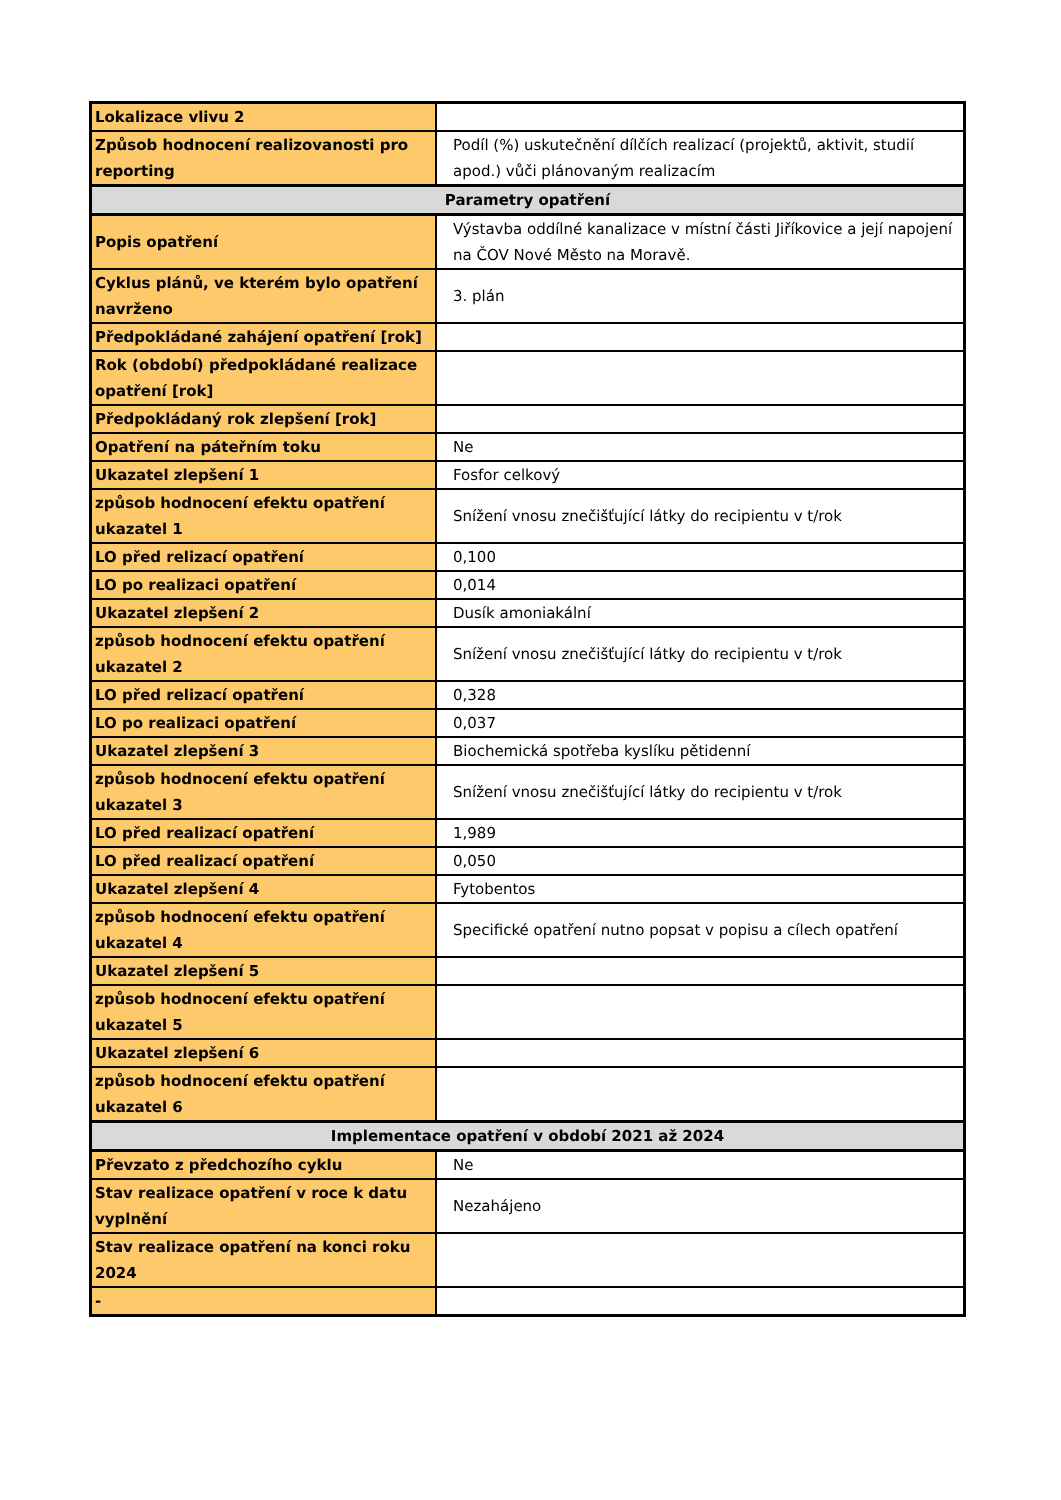| Lokalizace vlivu 2 | |
| Způsob hodnocení realizovanosti pro reporting | Podíl (%) uskutečnění dílčích realizací (projektů, aktivit, studií apod.) vůči plánovaným realizacím |
| Parametry opatření | |
| Popis opatření | Výstavba oddílné kanalizace v místní části Jiříkovice a její napojení na ČOV Nové Město na Moravě. |
| Cyklus plánů, ve kterém bylo opatření navrženo | 3. plán |
| Předpokládané zahájení opatření [rok] | |
| Rok (období) předpokládané realizace opatření [rok] | |
| Předpokládaný rok zlepšení [rok] | |
| Opatření na páteřním toku | Ne |
| Ukazatel zlepšení 1 | Fosfor celkový |
| způsob hodnocení efektu opatření ukazatel 1 | Snížení vnosu znečišťující látky do recipientu v t/rok |
| LO před relizací opatření | 0,100 |
| LO po realizaci opatření | 0,014 |
| Ukazatel zlepšení 2 | Dusík amoniakální |
| způsob hodnocení efektu opatření ukazatel 2 | Snížení vnosu znečišťující látky do recipientu v t/rok |
| LO před relizací opatření | 0,328 |
| LO po realizaci opatření | 0,037 |
| Ukazatel zlepšení 3 | Biochemická spotřeba kyslíku pětidenní |
| způsob hodnocení efektu opatření ukazatel 3 | Snížení vnosu znečišťující látky do recipientu v t/rok |
| LO před realizací opatření | 1,989 |
| LO před realizací opatření | 0,050 |
| Ukazatel zlepšení 4 | Fytobentos |
| způsob hodnocení efektu opatření ukazatel 4 | Specifické opatření nutno popsat v popisu a cílech opatření |
| Ukazatel zlepšení 5 | |
| způsob hodnocení efektu opatření ukazatel 5 | |
| Ukazatel zlepšení 6 | |
| způsob hodnocení efektu opatření ukazatel 6 | |
| Implementace opatření v období 2021 až 2024 | |
| Převzato z předchozího cyklu | Ne |
| Stav realizace opatření v roce k datu vyplnění | Nezahájeno |
| Stav realizace opatření na konci roku 2024 | |
| - | |